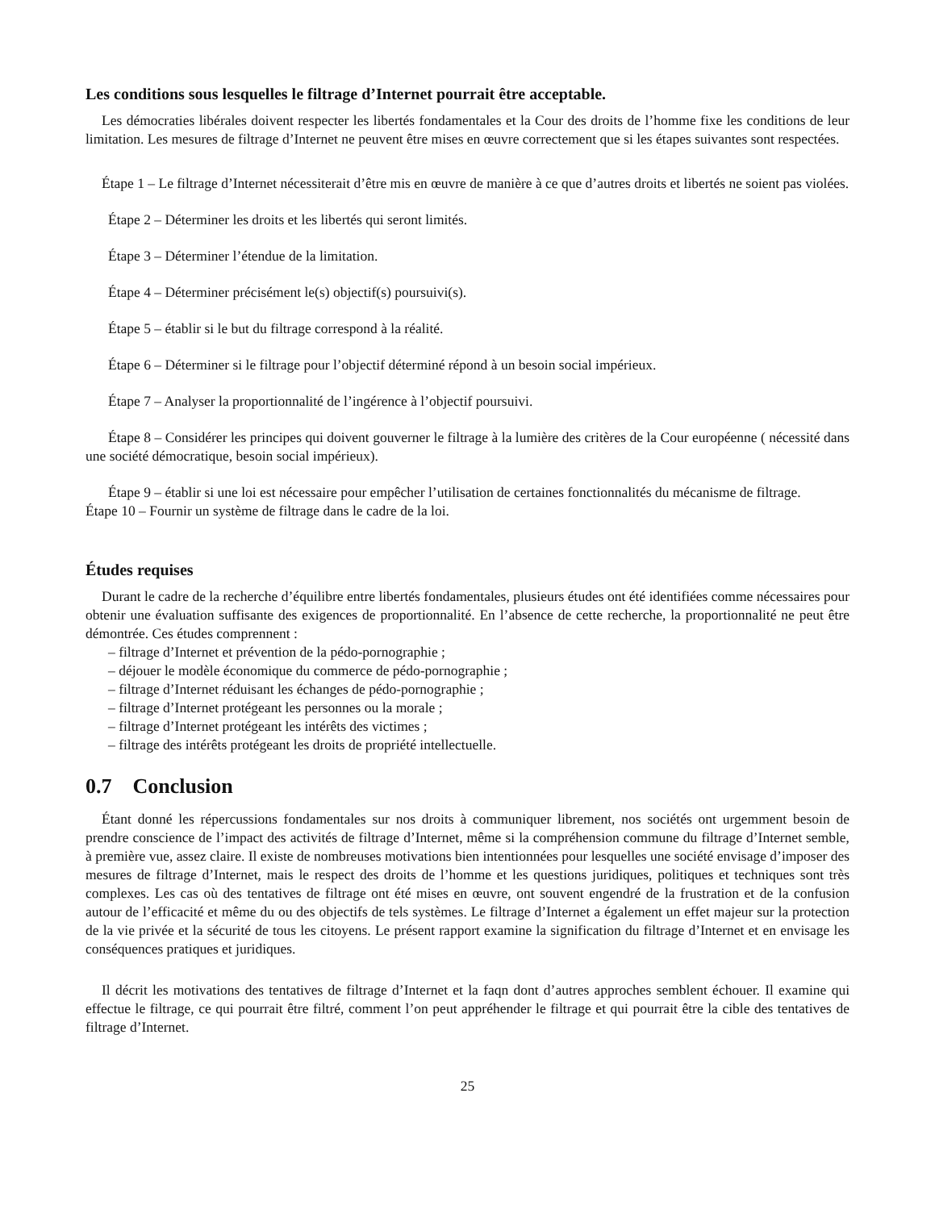Les conditions sous lesquelles le filtrage d’Internet pourrait être acceptable.
Les démocraties libérales doivent respecter les libertés fondamentales et la Cour des droits de l’homme fixe les conditions de leur limitation. Les mesures de filtrage d’Internet ne peuvent être mises en œuvre correctement que si les étapes suivantes sont respectées.
Étape 1 – Le filtrage d’Internet nécessiterait d’être mis en œuvre de manière à ce que d’autres droits et libertés ne soient pas violées.
Étape 2 – Déterminer les droits et les libertés qui seront limités.
Étape 3 – Déterminer l’étendue de la limitation.
Étape 4 – Déterminer précisément le(s) objectif(s) poursuivi(s).
Étape 5 – établir si le but du filtrage correspond à la réalité.
Étape 6 – Déterminer si le filtrage pour l’objectif déterminé répond à un besoin social impérieux.
Étape 7 – Analyser la proportionnalité de l’ingérence à l’objectif poursuivi.
Étape 8 – Considérer les principes qui doivent gouverner le filtrage à la lumière des critères de la Cour européenne ( nécessité dans une société démocratique, besoin social impérieux).
Étape 9 – établir si une loi est nécessaire pour empêcher l’utilisation de certaines fonctionnalités du mécanisme de filtrage.
Étape 10 – Fournir un système de filtrage dans le cadre de la loi.
Études requises
Durant le cadre de la recherche d’équilibre entre libertés fondamentales, plusieurs études ont été identifiées comme nécessaires pour obtenir une évaluation suffisante des exigences de proportionnalité. En l’absence de cette recherche, la proportionnalité ne peut être démontrée. Ces études comprennent :
– filtrage d’Internet et prévention de la pédo-pornographie ;
– déjouer le modèle économique du commerce de pédo-pornographie ;
– filtrage d’Internet réduisant les échanges de pédo-pornographie ;
– filtrage d’Internet protégeant les personnes ou la morale ;
– filtrage d’Internet protégeant les intérêts des victimes ;
– filtrage des intérêts protégeant les droits de propriété intellectuelle.
0.7 Conclusion
Étant donné les répercussions fondamentales sur nos droits à communiquer librement, nos sociétés ont urgemment besoin de prendre conscience de l’impact des activités de filtrage d’Internet, même si la compréhension commune du filtrage d’Internet semble, à première vue, assez claire. Il existe de nombreuses motivations bien intentionnées pour lesquelles une société envisage d’imposer des mesures de filtrage d’Internet, mais le respect des droits de l’homme et les questions juridiques, politiques et techniques sont très complexes. Les cas où des tentatives de filtrage ont été mises en œuvre, ont souvent engendré de la frustration et de la confusion autour de l’efficacité et même du ou des objectifs de tels systèmes. Le filtrage d’Internet a également un effet majeur sur la protection de la vie privée et la sécurité de tous les citoyens. Le présent rapport examine la signification du filtrage d’Internet et en envisage les conséquences pratiques et juridiques.
Il décrit les motivations des tentatives de filtrage d’Internet et la faqn dont d’autres approches semblent échouer. Il examine qui effectue le filtrage, ce qui pourrait être filtré, comment l’on peut appréhender le filtrage et qui pourrait être la cible des tentatives de filtrage d’Internet.
25